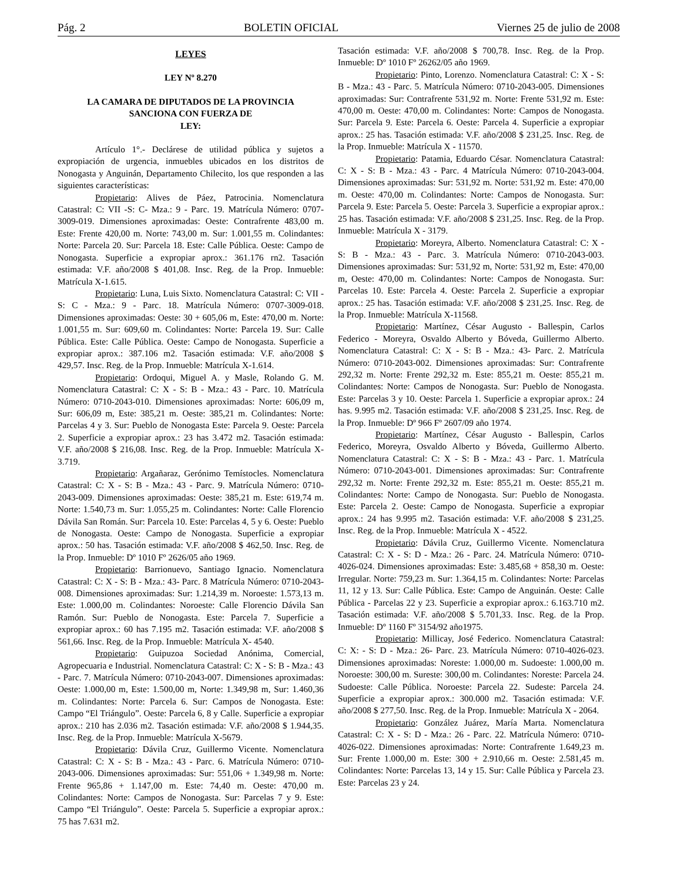Pág. 2 BOLETIN OFICIAL Viernes 25 de julio de 2008
LEYES
LEY Nº 8.270
LA CAMARA DE DIPUTADOS DE LA PROVINCIA
SANCIONA CON FUERZA DE
LEY:
Artículo 1°.- Declárese de utilidad pública y sujetos a expropiación de urgencia, inmuebles ubicados en los distritos de Nonogasta y Anguinán, Departamento Chilecito, los que responden a las siguientes características:
Propietario: Alives de Páez, Patrocinia. Nomenclatura Catastral: C: VII -S: C- Mza.: 9 - Parc. 19. Matrícula Número: 0707-3009-019. Dimensiones aproximadas: Oeste: Contrafrente 483,00 m. Este: Frente 420,00 m. Norte: 743,00 m. Sur: 1.001,55 m. Colindantes: Norte: Parcela 20. Sur: Parcela 18. Este: Calle Pública. Oeste: Campo de Nonogasta. Superficie a expropiar aprox.: 361.176 rn2. Tasación estimada: V.F. año/2008 $ 401,08. Insc. Reg. de la Prop. Inmueble: Matrícula X-1.615.
Propietario: Luna, Luis Sixto. Nomenclatura Catastral: C: VII - S: C - Mza.: 9 - Parc. 18. Matrícula Número: 0707-3009-018. Dimensiones aproximadas: Oeste: 30 + 605,06 m, Este: 470,00 m. Norte: 1.001,55 m. Sur: 609,60 m. Colindantes: Norte: Parcela 19. Sur: Calle Pública. Este: Calle Pública. Oeste: Campo de Nonogasta. Superficie a expropiar aprox.: 387.106 m2. Tasación estimada: V.F. año/2008 $ 429,57. Insc. Reg. de la Prop. Inmueble: Matrícula X-1.614.
Propietario: Ordoqui, Miguel A. y Masle, Rolando G. M. Nomenclatura Catastral: C: X - S: B - Mza.: 43 - Parc. 10. Matrícula Número: 0710-2043-010. Dimensiones aproximadas: Norte: 606,09 m, Sur: 606,09 m, Este: 385,21 m. Oeste: 385,21 m. Colindantes: Norte: Parcelas 4 y 3. Sur: Pueblo de Nonogasta Este: Parcela 9. Oeste: Parcela 2. Superficie a expropiar aprox.: 23 has 3.472 m2. Tasación estimada: V.F. año/2008 $ 216,08. Insc. Reg. de la Prop. Inmueble: Matrícula X-3.719.
Propietario: Argañaraz, Gerónimo Temístocles. Nomenclatura Catastral: C: X - S: B - Mza.: 43 - Parc. 9. Matrícula Número: 0710-2043-009. Dimensiones aproximadas: Oeste: 385,21 m. Este: 619,74 m. Norte: 1.540,73 m. Sur: 1.055,25 m. Colindantes: Norte: Calle Florencio Dávila San Román. Sur: Parcela 10. Este: Parcelas 4, 5 y 6. Oeste: Pueblo de Nonogasta. Oeste: Campo de Nonogasta. Superficie a expropiar aprox.: 50 has. Tasación estimada: V.F. año/2008 $ 462,50. Insc. Reg. de la Prop. Inmueble: Dº 1010 Fº 2626/05 año 1969.
Propietario: Barrionuevo, Santiago Ignacio. Nomenclatura Catastral: C: X - S: B - Mza.: 43- Parc. 8 Matrícula Número: 0710-2043-008. Dimensiones aproximadas: Sur: 1.214,39 m. Noroeste: 1.573,13 m. Este: 1.000,00 m. Colindantes: Noroeste: Calle Florencio Dávila San Ramón. Sur: Pueblo de Nonogasta. Este: Parcela 7. Superficie a expropiar aprox.: 60 has 7.195 m2. Tasación estimada: V.F. año/2008 $ 561,66. Insc. Reg. de la Prop. Inmueble: Matrícula X- 4540.
Propietario: Guipuzoa Sociedad Anónima, Comercial, Agropecuaria e Industrial. Nomenclatura Catastral: C: X - S: B - Mza.: 43 - Parc. 7. Matrícula Número: 0710-2043-007. Dimensiones aproximadas: Oeste: 1.000,00 m, Este: 1.500,00 m, Norte: 1.349,98 m, Sur: 1.460,36 m. Colindantes: Norte: Parcela 6. Sur: Campos de Nonogasta. Este: Campo “El Triángulo”. Oeste: Parcela 6, 8 y Calle. Superficie a expropiar aprox.: 210 has 2.036 m2. Tasación estimada: V.F. año/2008 $ 1.944,35. Insc. Reg. de la Prop. Inmueble: Matrícula X-5679.
Propietario: Dávila Cruz, Guillermo Vicente. Nomenclatura Catastral: C: X - S: B - Mza.: 43 - Parc. 6. Matrícula Número: 0710-2043-006. Dimensiones aproximadas: Sur: 551,06 + 1.349,98 m. Norte: Frente 965,86 + 1.147,00 m. Este: 74,40 m. Oeste: 470,00 m. Colindantes: Norte: Campos de Nonogasta. Sur: Parcelas 7 y 9. Este: Campo “El Triángulo”. Oeste: Parcela 5. Superficie a expropiar aprox.: 75 has 7.631 m2.
Tasación estimada: V.F. año/2008 $ 700,78. Insc. Reg. de la Prop. Inmueble: Dº 1010 Fº 26262/05 año 1969.
Propietario: Pinto, Lorenzo. Nomenclatura Catastral: C: X - S: B - Mza.: 43 - Parc. 5. Matrícula Número: 0710-2043-005. Dimensiones aproximadas: Sur: Contrafrente 531,92 m. Norte: Frente 531,92 m. Este: 470,00 m. Oeste: 470,00 m. Colindantes: Norte: Campos de Nonogasta. Sur: Parcela 9. Este: Parcela 6. Oeste: Parcela 4. Superficie a expropiar aprox.: 25 has. Tasación estimada: V.F. año/2008 $ 231,25. Insc. Reg. de la Prop. Inmueble: Matrícula X - 11570.
Propietario: Patamia, Eduardo César. Nomenclatura Catastral: C: X - S: B - Mza.: 43 - Parc. 4 Matrícula Número: 0710-2043-004. Dimensiones aproximadas: Sur: 531,92 m. Norte: 531,92 m. Este: 470,00 m. Oeste: 470,00 m. Colindantes: Norte: Campos de Nonogasta. Sur: Parcela 9. Este: Parcela 5. Oeste: Parcela 3. Superficie a expropiar aprox.: 25 has. Tasación estimada: V.F. año/2008 $ 231,25. Insc. Reg. de la Prop. Inmueble: Matrícula X - 3179.
Propietario: Moreyra, Alberto. Nomenclatura Catastral: C: X - S: B - Mza.: 43 - Parc. 3. Matrícula Número: 0710-2043-003. Dimensiones aproximadas: Sur: 531,92 m, Norte: 531,92 m, Este: 470,00 m, Oeste: 470,00 m. Colindantes: Norte: Campos de Nonogasta. Sur: Parcelas 10. Este: Parcela 4. Oeste: Parcela 2. Superficie a expropiar aprox.: 25 has. Tasación estimada: V.F. año/2008 $ 231,25. Insc. Reg. de la Prop. Inmueble: Matrícula X-11568.
Propietario: Martínez, César Augusto - Ballespin, Carlos Federico - Moreyra, Osvaldo Alberto y Bóveda, Guillermo Alberto. Nomenclatura Catastral: C: X - S: B - Mza.: 43- Parc. 2. Matrícula Número: 0710-2043-002. Dimensiones aproximadas: Sur: Contrafrente 292,32 m. Norte: Frente 292,32 m. Este: 855,21 m. Oeste: 855,21 m. Colindantes: Norte: Campos de Nonogasta. Sur: Pueblo de Nonogasta. Este: Parcelas 3 y 10. Oeste: Parcela 1. Superficie a expropiar aprox.: 24 has. 9.995 m2. Tasación estimada: V.F. año/2008 $ 231,25. Insc. Reg. de la Prop. Inmueble: Dº 966 Fº 2607/09 año 1974.
Propietario: Martínez, César Augusto - Ballespin, Carlos Federico, Moreyra, Osvaldo Alberto y Bóveda, Guillermo Alberto. Nomenclatura Catastral: C: X - S: B - Mza.: 43 - Parc. 1. Matrícula Número: 0710-2043-001. Dimensiones aproximadas: Sur: Contrafrente 292,32 m. Norte: Frente 292,32 m. Este: 855,21 m. Oeste: 855,21 m. Colindantes: Norte: Campo de Nonogasta. Sur: Pueblo de Nonogasta. Este: Parcela 2. Oeste: Campo de Nonogasta. Superficie a expropiar aprox.: 24 has 9.995 m2. Tasación estimada: V.F. año/2008 $ 231,25. Insc. Reg. de la Prop. Inmueble: Matrícula X - 4522.
Propietario: Dávila Cruz, Guillermo Vicente. Nomenclatura Catastral: C: X - S: D - Mza.: 26 - Parc. 24. Matrícula Número: 0710-4026-024. Dimensiones aproximadas: Este: 3.485,68 + 858,30 m. Oeste: Irregular. Norte: 759,23 m. Sur: 1.364,15 m. Colindantes: Norte: Parcelas 11, 12 y 13. Sur: Calle Pública. Este: Campo de Anguinán. Oeste: Calle Pública - Parcelas 22 y 23. Superficie a expropiar aprox.: 6.163.710 m2. Tasación estimada: V.F. año/2008 $ 5.701,33. Insc. Reg. de la Prop. Inmueble: Dº 1160 Fº 3154/92 año1975.
Propietario: Millicay, José Federico. Nomenclatura Catastral: C: X: - S: D - Mza.: 26- Parc. 23. Matrícula Número: 0710-4026-023. Dimensiones aproximadas: Noreste: 1.000,00 m. Sudoeste: 1.000,00 m. Noroeste: 300,00 m. Sureste: 300,00 m. Colindantes: Noreste: Parcela 24. Sudoeste: Calle Pública. Noroeste: Parcela 22. Sudeste: Parcela 24. Superficie a expropiar aprox.: 300.000 m2. Tasación estimada: V.F. año/2008 $ 277,50. Insc. Reg. de la Prop. Inmueble: Matrícula X - 2064.
Propietario: González Juárez, María Marta. Nomenclatura Catastral: C: X - S: D - Mza.: 26 - Parc. 22. Matrícula Número: 0710-4026-022. Dimensiones aproximadas: Norte: Contrafrente 1.649,23 m. Sur: Frente 1.000,00 m. Este: 300 + 2.910,66 m. Oeste: 2.581,45 m. Colindantes: Norte: Parcelas 13, 14 y 15. Sur: Calle Pública y Parcela 23. Este: Parcelas 23 y 24.